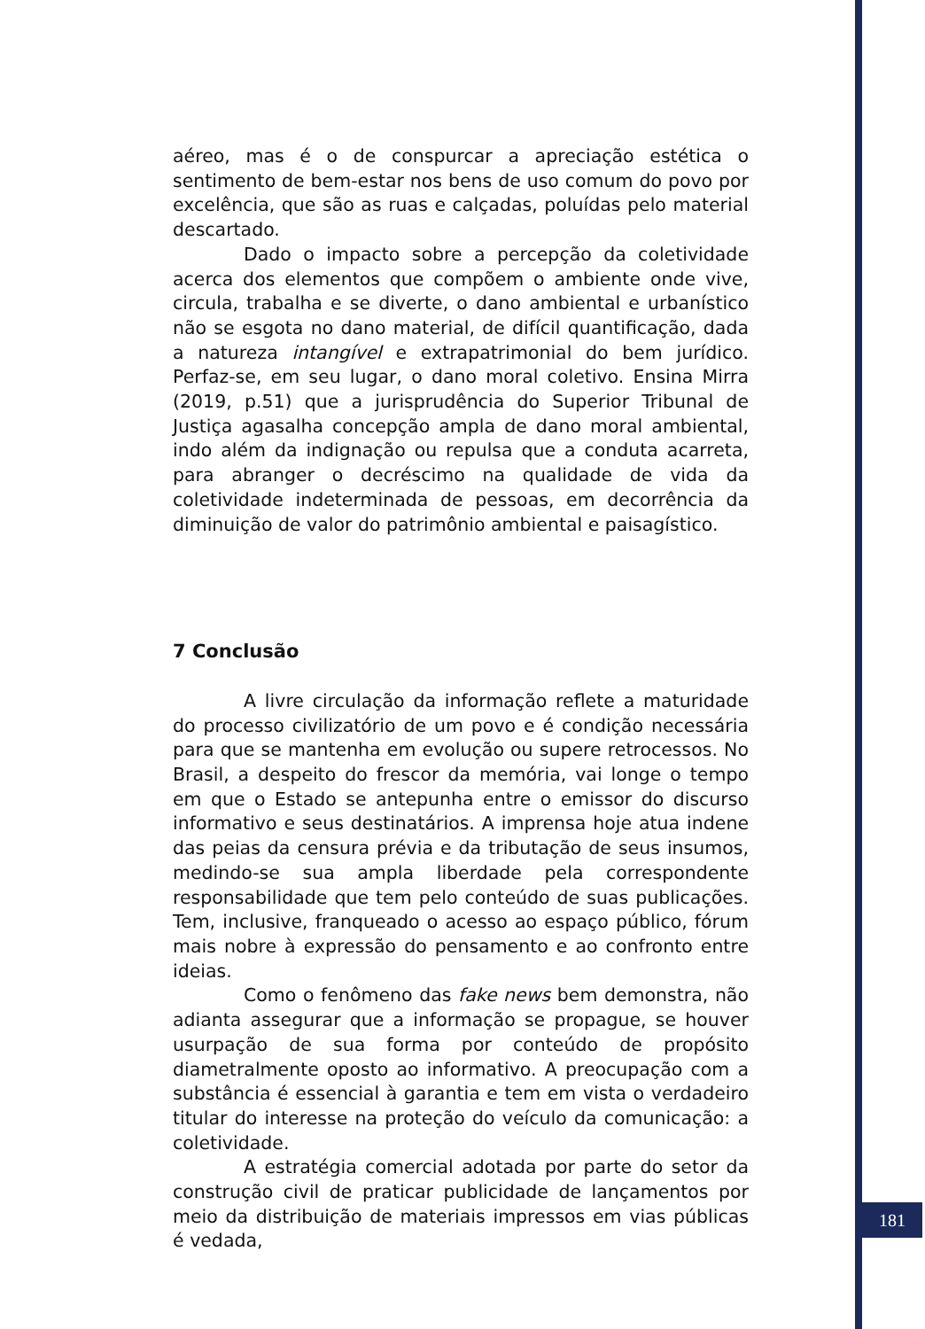aéreo, mas é o de conspurcar a apreciação estética o sentimento de bem-estar nos bens de uso comum do povo por excelência, que são as ruas e calçadas, poluídas pelo material descartado.
Dado o impacto sobre a percepção da coletividade acerca dos elementos que compõem o ambiente onde vive, circula, trabalha e se diverte, o dano ambiental e urbanístico não se esgota no dano material, de difícil quantificação, dada a natureza intangível e extrapatrimonial do bem jurídico. Perfaz-se, em seu lugar, o dano moral coletivo. Ensina Mirra (2019, p.51) que a jurisprudência do Superior Tribunal de Justiça agasalha concepção ampla de dano moral ambiental, indo além da indignação ou repulsa que a conduta acarreta, para abranger o decréscimo na qualidade de vida da coletividade indeterminada de pessoas, em decorrência da diminuição de valor do patrimônio ambiental e paisagístico.
7 Conclusão
A livre circulação da informação reflete a maturidade do processo civilizatório de um povo e é condição necessária para que se mantenha em evolução ou supere retrocessos. No Brasil, a despeito do frescor da memória, vai longe o tempo em que o Estado se antepunha entre o emissor do discurso informativo e seus destinatários. A imprensa hoje atua indene das peias da censura prévia e da tributação de seus insumos, medindo-se sua ampla liberdade pela correspondente responsabilidade que tem pelo conteúdo de suas publicações. Tem, inclusive, franqueado o acesso ao espaço público, fórum mais nobre à expressão do pensamento e ao confronto entre ideias.
Como o fenômeno das fake news bem demonstra, não adianta assegurar que a informação se propague, se houver usurpação de sua forma por conteúdo de propósito diametralmente oposto ao informativo. A preocupação com a substância é essencial à garantia e tem em vista o verdadeiro titular do interesse na proteção do veículo da comunicação: a coletividade.
A estratégia comercial adotada por parte do setor da construção civil de praticar publicidade de lançamentos por meio da distribuição de materiais impressos em vias públicas é vedada,
181